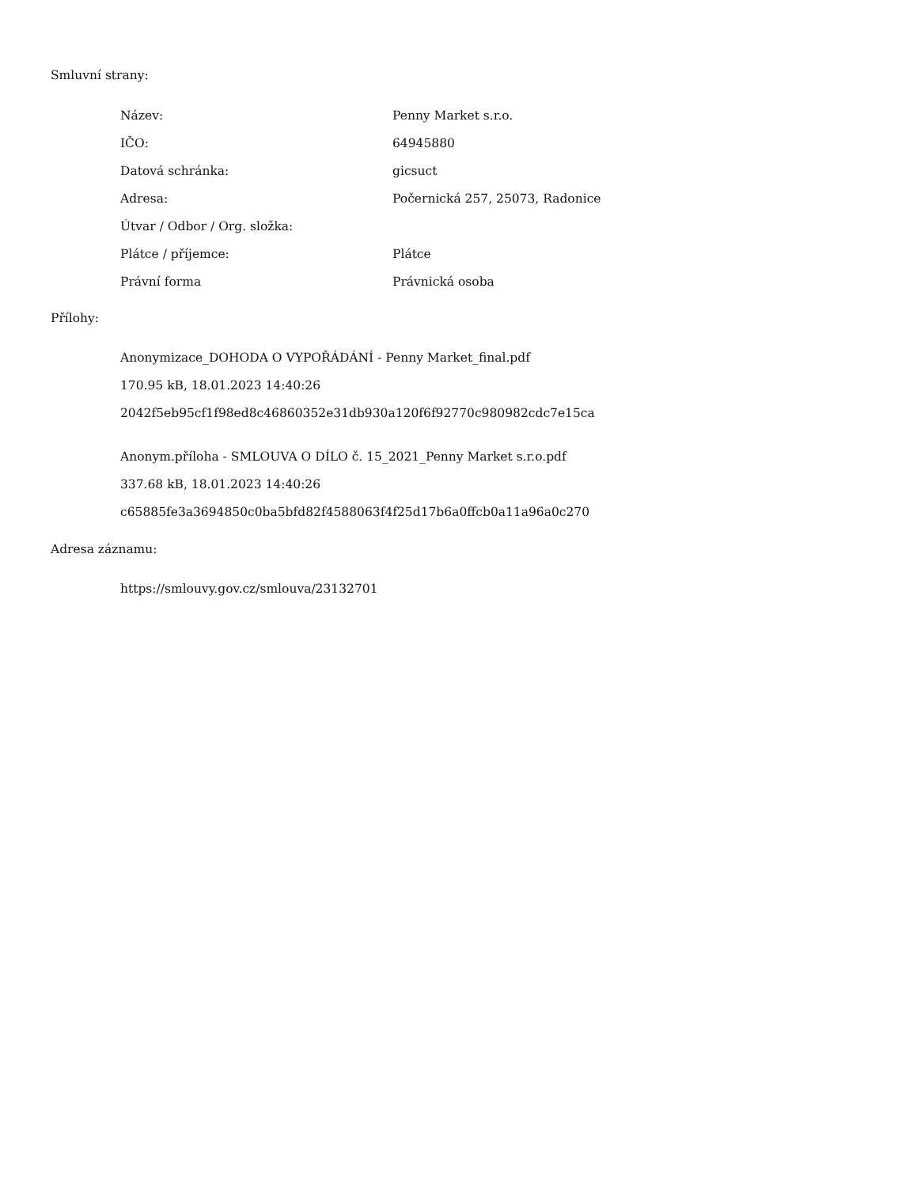Smluvní strany:
| Název: | Penny Market s.r.o. |
| IČO: | 64945880 |
| Datová schránka: | gicsuct |
| Adresa: | Počernická 257, 25073, Radonice |
| Útvar / Odbor / Org. složka: | |
| Plátce / příjemce: | Plátce |
| Právní forma | Právnická osoba |
Přílohy:
Anonymizace_DOHODA O VYPOŘÁDÁNÍ - Penny Market_final.pdf
170.95 kB, 18.01.2023 14:40:26
2042f5eb95cf1f98ed8c46860352e31db930a120f6f92770c980982cdc7e15ca
Anonym.příloha - SMLOUVA O DÍLO č. 15_2021_Penny Market s.r.o.pdf
337.68 kB, 18.01.2023 14:40:26
c65885fe3a3694850c0ba5bfd82f4588063f4f25d17b6a0ffcb0a11a96a0c270
Adresa záznamu:
https://smlouvy.gov.cz/smlouva/23132701